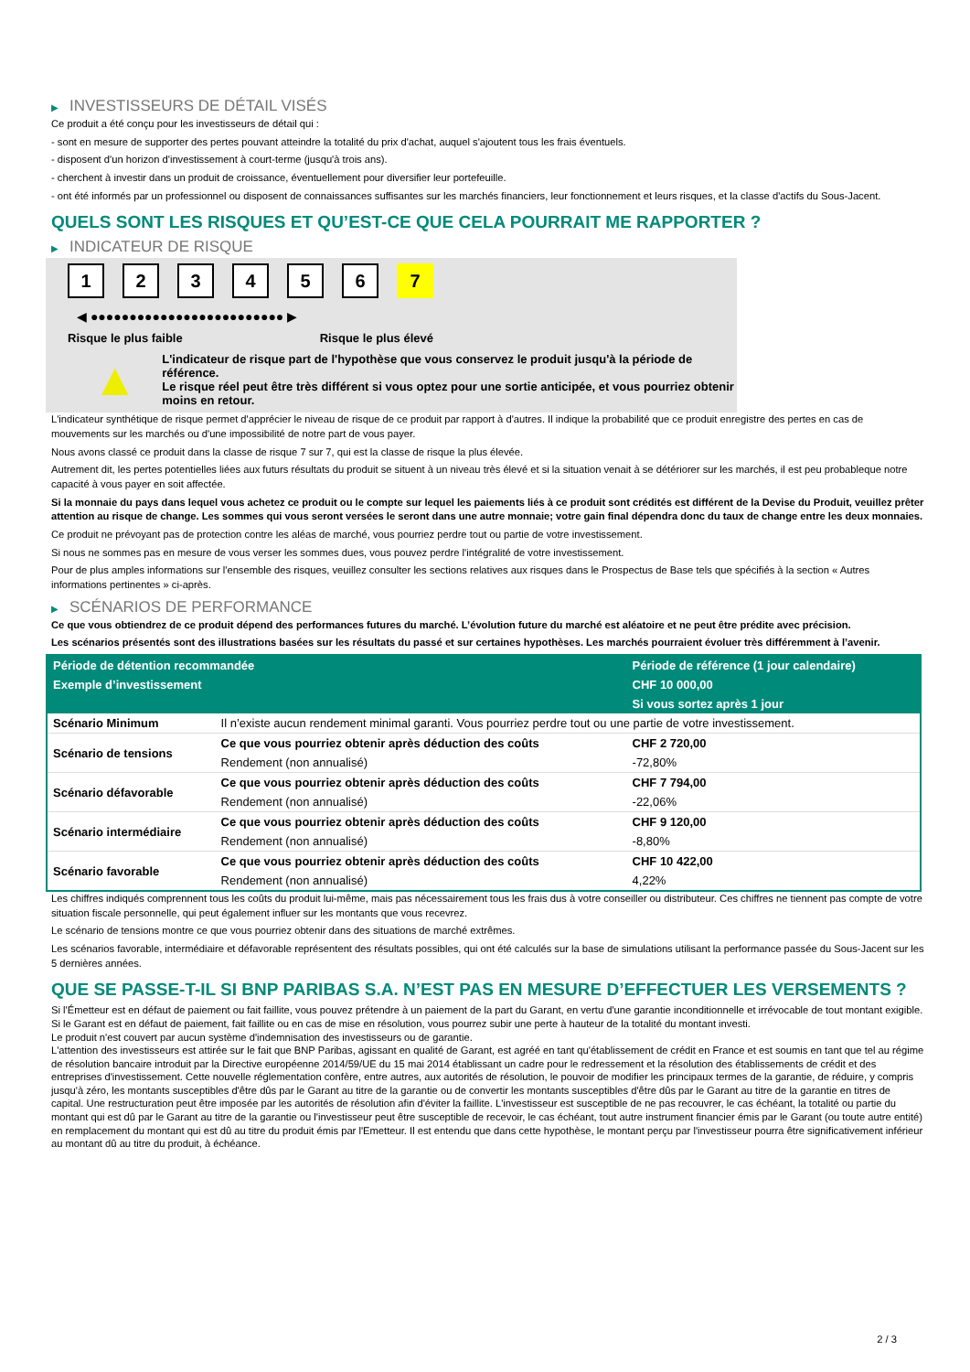▶ INVESTISSEURS DE DÉTAIL VISÉS
Ce produit a été conçu pour les investisseurs de détail qui :
- sont en mesure de supporter des pertes pouvant atteindre la totalité du prix d'achat, auquel s'ajoutent tous les frais éventuels.
- disposent d'un horizon d'investissement à court-terme (jusqu'à trois ans).
- cherchent à investir dans un produit de croissance, éventuellement pour diversifier leur portefeuille.
- ont été informés par un professionnel ou disposent de connaissances suffisantes sur les marchés financiers, leur fonctionnement et leurs risques, et la classe d'actifs du Sous-Jacent.
QUELS SONT LES RISQUES ET QU’EST-CE QUE CELA POURRAIT ME RAPPORTER ?
▶ INDICATEUR DE RISQUE
123456 7
◀ ●●●●●●●●●●●●●●●●●●●●●●●●● ▶
Risque le plus faible Risque le plus élevé
▲
L'indicateur de risque part de l'hypothèse que vous conservez le produit jusqu'à la période de référence.
Le risque réel peut être très différent si vous optez pour une sortie anticipée, et vous pourriez obtenir moins en retour.
L'indicateur synthétique de risque permet d'apprécier le niveau de risque de ce produit par rapport à d'autres. Il indique la probabilité que ce produit enregistre des pertes en cas de mouvements sur les marchés ou d'une impossibilité de notre part de vous payer.
Nous avons classé ce produit dans la classe de risque 7 sur 7, qui est la classe de risque la plus élevée.
Autrement dit, les pertes potentielles liées aux futurs résultats du produit se situent à un niveau très élevé et si la situation venait à se détériorer sur les marchés, il est peu probableque notre capacité à vous payer en soit affectée.
Si la monnaie du pays dans lequel vous achetez ce produit ou le compte sur lequel les paiements liés à ce produit sont crédités est différent de la Devise du Produit, veuillez prêter attention au risque de change. Les sommes qui vous seront versées le seront dans une autre monnaie; votre gain final dépendra donc du taux de change entre les deux monnaies.
Ce produit ne prévoyant pas de protection contre les aléas de marché, vous pourriez perdre tout ou partie de votre investissement.
Si nous ne sommes pas en mesure de vous verser les sommes dues, vous pouvez perdre l'intégralité de votre investissement.
Pour de plus amples informations sur l'ensemble des risques, veuillez consulter les sections relatives aux risques dans le Prospectus de Base tels que spécifiés à la section « Autres informations pertinentes » ci-après.
▶ SCÉNARIOS DE PERFORMANCE
Ce que vous obtiendrez de ce produit dépend des performances futures du marché. L’évolution future du marché est aléatoire et ne peut être prédite avec précision.
Les scénarios présentés sont des illustrations basées sur les résultats du passé et sur certaines hypothèses. Les marchés pourraient évoluer très différemment à l’avenir.
| Période de détention recommandée | | Période de référence (1 jour calendaire) |
| --- | --- | --- |
| Exemple d’investissement | | CHF 10 000,00 |
| | | Si vous sortez après 1 jour |
| Scénario Minimum | Il n’existe aucun rendement minimal garanti. Vous pourriez perdre tout ou une partie de votre investissement. | |
| Scénario de tensions | Ce que vous pourriez obtenir après déduction des coûts | CHF 2 720,00 |
| | Rendement (non annualisé) | -72,80% |
| Scénario défavorable | Ce que vous pourriez obtenir après déduction des coûts | CHF 7 794,00 |
| | Rendement (non annualisé) | -22,06% |
| Scénario intermédiaire | Ce que vous pourriez obtenir après déduction des coûts | CHF 9 120,00 |
| | Rendement (non annualisé) | -8,80% |
| Scénario favorable | Ce que vous pourriez obtenir après déduction des coûts | CHF 10 422,00 |
| | Rendement (non annualisé) | 4,22% |
Les chiffres indiqués comprennent tous les coûts du produit lui-même, mais pas nécessairement tous les frais dus à votre conseiller ou distributeur. Ces chiffres ne tiennent pas compte de votre situation fiscale personnelle, qui peut également influer sur les montants que vous recevrez.
Le scénario de tensions montre ce que vous pourriez obtenir dans des situations de marché extrêmes.
Les scénarios favorable, intermédiaire et défavorable représentent des résultats possibles, qui ont été calculés sur la base de simulations utilisant la performance passée du Sous-Jacent sur les 5 dernières années.
QUE SE PASSE-T-IL SI BNP PARIBAS S.A. N’EST PAS EN MESURE D’EFFECTUER LES VERSEMENTS ?
Si l'Émetteur est en défaut de paiement ou fait faillite, vous pouvez prétendre à un paiement de la part du Garant, en vertu d'une garantie inconditionnelle et irrévocable de tout montant exigible. Si le Garant est en défaut de paiement, fait faillite ou en cas de mise en résolution, vous pourrez subir une perte à hauteur de la totalité du montant investi.
Le produit n'est couvert par aucun système d'indemnisation des investisseurs ou de garantie.
L'attention des investisseurs est attirée sur le fait que BNP Paribas, agissant en qualité de Garant, est agréé en tant qu'établissement de crédit en France et est soumis en tant que tel au régime de résolution bancaire introduit par la Directive européenne 2014/59/UE du 15 mai 2014 établissant un cadre pour le redressement et la résolution des établissements de crédit et des entreprises d'investissement. Cette nouvelle réglementation confère, entre autres, aux autorités de résolution, le pouvoir de modifier les principaux termes de la garantie, de réduire, y compris jusqu'à zéro, les montants susceptibles d'être dûs par le Garant au titre de la garantie ou de convertir les montants susceptibles d'être dûs par le Garant au titre de la garantie en titres de capital. Une restructuration peut être imposée par les autorités de résolution afin d'éviter la faillite. L'investisseur est susceptible de ne pas recouvrer, le cas échéant, la totalité ou partie du montant qui est dû par le Garant au titre de la garantie ou l'investisseur peut être susceptible de recevoir, le cas échéant, tout autre instrument financier émis par le Garant (ou toute autre entité) en remplacement du montant qui est dû au titre du produit émis par l'Emetteur. Il est entendu que dans cette hypothèse, le montant perçu par l'investisseur pourra être significativement inférieur au montant dû au titre du produit, à échéance.
2 / 3